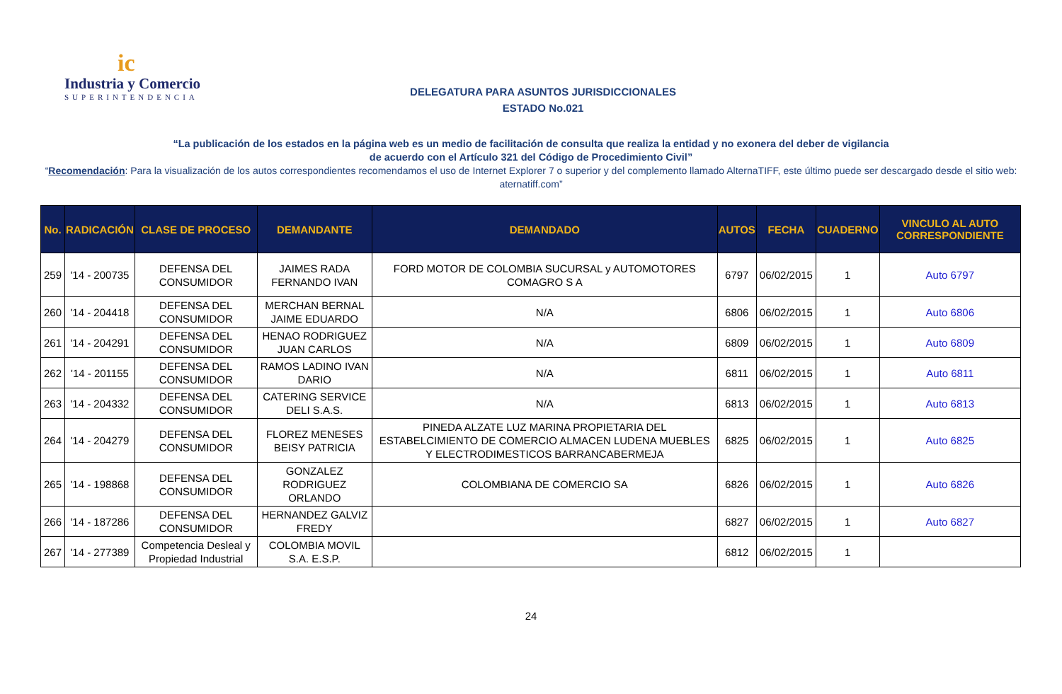ic
Industria y Comercio
SUPERINTENDENCIA
DELEGATURA PARA ASUNTOS JURISDICCIONALES
ESTADO No.021
“La publicación de los estados en la página web es un medio de facilitación de consulta que realiza la entidad y no exonera del deber de vigilancia
de acuerdo con el Artículo 321 del Código de Procedimiento Civil”
“Recomendación: Para la visualización de los autos correspondientes recomendamos el uso de Internet Explorer 7 o superior y del complemento llamado AlternaTIFF, este último puede ser descargado desde el sitio web: aternatiff.com”
| No. | RADICACIÓN | CLASE DE PROCESO | DEMANDANTE | DEMANDADO | AUTOS | FECHA | CUADERNO | VINCULO AL AUTO CORRESPONDIENTE |
| --- | --- | --- | --- | --- | --- | --- | --- | --- |
| 259 | '14 - 200735 | DEFENSA DEL CONSUMIDOR | JAIMES RADA FERNANDO IVAN | FORD MOTOR DE COLOMBIA SUCURSAL y AUTOMOTORES COMAGRO S A | 6797 | 06/02/2015 | 1 | Auto 6797 |
| 260 | '14 - 204418 | DEFENSA DEL CONSUMIDOR | MERCHAN BERNAL JAIME EDUARDO | N/A | 6806 | 06/02/2015 | 1 | Auto 6806 |
| 261 | '14 - 204291 | DEFENSA DEL CONSUMIDOR | HENAO RODRIGUEZ JUAN CARLOS | N/A | 6809 | 06/02/2015 | 1 | Auto 6809 |
| 262 | '14 - 201155 | DEFENSA DEL CONSUMIDOR | RAMOS LADINO IVAN DARIO | N/A | 6811 | 06/02/2015 | 1 | Auto 6811 |
| 263 | '14 - 204332 | DEFENSA DEL CONSUMIDOR | CATERING SERVICE DELI S.A.S. | N/A | 6813 | 06/02/2015 | 1 | Auto 6813 |
| 264 | '14 - 204279 | DEFENSA DEL CONSUMIDOR | FLOREZ MENESES BEISY PATRICIA | PINEDA ALZATE LUZ MARINA PROPIETARIA DEL ESTABELCIMIENTO DE COMERCIO ALMACEN LUDENA MUEBLES Y ELECTRODIMESTICOS BARRANCABERMEJA | 6825 | 06/02/2015 | 1 | Auto 6825 |
| 265 | '14 - 198868 | DEFENSA DEL CONSUMIDOR | GONZALEZ RODRIGUEZ ORLANDO | COLOMBIANA DE COMERCIO SA | 6826 | 06/02/2015 | 1 | Auto 6826 |
| 266 | '14 - 187286 | DEFENSA DEL CONSUMIDOR | HERNANDEZ GALVIZ FREDY | | 6827 | 06/02/2015 | 1 | Auto 6827 |
| 267 | '14 - 277389 | Competencia Desleal y Propiedad Industrial | COLOMBIA MOVIL S.A. E.S.P. | | 6812 | 06/02/2015 | 1 | |
24